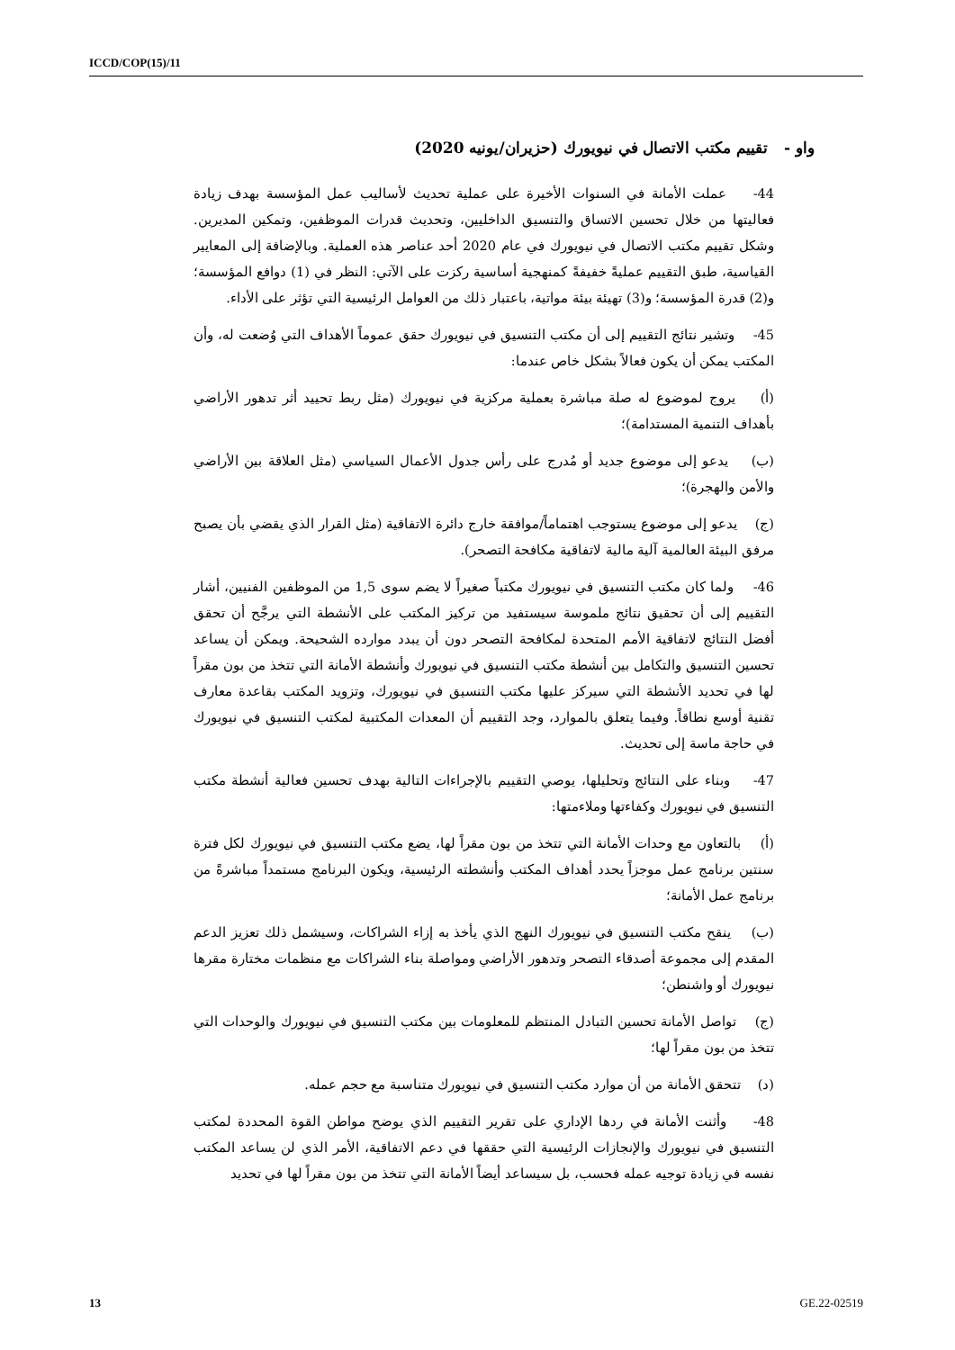ICCD/COP(15)/11
واو - تقييم مكتب الاتصال في نيويورك (حزيران/يونيه 2020)
44- عملت الأمانة في السنوات الأخيرة على عملية تحديث لأساليب عمل المؤسسة بهدف زيادة فعاليتها من خلال تحسين الاتساق والتنسيق الداخليين، وتحديث قدرات الموظفين، وتمكين المديرين. وشكل تقييم مكتب الاتصال في نيويورك في عام 2020 أحد عناصر هذه العملية. وبالإضافة إلى المعايير القياسية، طبق التقييم عمليةً خفيفةً كمنهجية أساسية ركزت على الآتي: النظر في (1) دوافع المؤسسة؛ و(2) قدرة المؤسسة؛ و(3) تهيئة بيئة مواتية، باعتبار ذلك من العوامل الرئيسية التي تؤثر على الأداء.
45- وتشير نتائج التقييم إلى أن مكتب التنسيق في نيويورك حقق عموماً الأهداف التي وُضعت له، وأن المكتب يمكن أن يكون فعالاً بشكل خاص عندما:
(أ) يروج لموضوع له صلة مباشرة بعملية مركزية في نيويورك (مثل ربط تحييد أثر تدهور الأراضي بأهداف التنمية المستدامة)؛
(ب) يدعو إلى موضوع جديد أو مُدرج على رأس جدول الأعمال السياسي (مثل العلاقة بين الأراضي والأمن والهجرة)؛
(ج) يدعو إلى موضوع يستوجب اهتماماً/موافقة خارج دائرة الاتفاقية (مثل القرار الذي يقضي بأن يصبح مرفق البيئة العالمية آلية مالية لاتفاقية مكافحة التصحر).
46- ولما كان مكتب التنسيق في نيويورك مكتباً صغيراً لا يضم سوى 1,5 من الموظفين الفنيين، أشار التقييم إلى أن تحقيق نتائج ملموسة سيستفيد من تركيز المكتب على الأنشطة التي يرجَّح أن تحقق أفضل النتائج لاتفاقية الأمم المتحدة لمكافحة التصحر دون أن يبدد موارده الشحيحة. ويمكن أن يساعد تحسين التنسيق والتكامل بين أنشطة مكتب التنسيق في نيويورك وأنشطة الأمانة التي تتخذ من بون مقراً لها في تحديد الأنشطة التي سيركز عليها مكتب التنسيق في نيويورك، وتزويد المكتب بقاعدة معارف تقنية أوسع نطاقاً. وفيما يتعلق بالموارد، وجد التقييم أن المعدات المكتبية لمكتب التنسيق في نيويورك في حاجة ماسة إلى تحديث.
47- وبناء على النتائج وتحليلها، يوصي التقييم بالإجراءات التالية بهدف تحسين فعالية أنشطة مكتب التنسيق في نيويورك وكفاءتها وملاءمتها:
(أ) بالتعاون مع وحدات الأمانة التي تتخذ من بون مقراً لها، يضع مكتب التنسيق في نيويورك لكل فترة سنتين برنامج عمل موجزاً يحدد أهداف المكتب وأنشطته الرئيسية، ويكون البرنامج مستمداً مباشرةً من برنامج عمل الأمانة؛
(ب) ينقح مكتب التنسيق في نيويورك النهج الذي يأخذ به إزاء الشراكات، وسيشمل ذلك تعزيز الدعم المقدم إلى مجموعة أصدقاء التصحر وتدهور الأراضي ومواصلة بناء الشراكات مع منظمات مختارة مقرها نيويورك أو واشنطن؛
(ج) تواصل الأمانة تحسين التبادل المنتظم للمعلومات بين مكتب التنسيق في نيويورك والوحدات التي تتخذ من بون مقراً لها؛
(د) تتحقق الأمانة من أن موارد مكتب التنسيق في نيويورك متناسبة مع حجم عمله.
48- وأثنت الأمانة في ردها الإداري على تقرير التقييم الذي يوضح مواطن القوة المحددة لمكتب التنسيق في نيويورك والإنجازات الرئيسية التي حققها في دعم الاتفاقية، الأمر الذي لن يساعد المكتب نفسه في زيادة توجيه عمله فحسب، بل سيساعد أيضاً الأمانة التي تتخذ من بون مقراً لها في تحديد
13 GE.22-02519